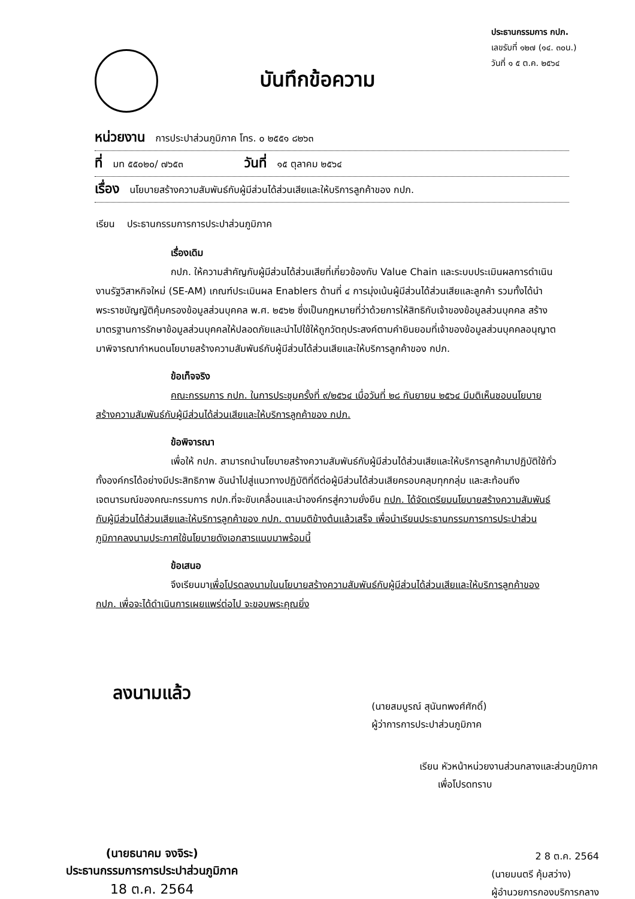ประธานกรรมการ กปภ.
เลขรับที่ ๑๒๗ (๑๔. ๓๐น.)
วันที่ ๑ ๕ ต.ค. ๒๕๖๔
บันทึกข้อความ
หน่วยงาน การประปาส่วนภูมิภาค โทร. ๐ ๒๕๕๑ ๘๒๖๓
ที่ มท ๕๕๐๒๐/ ๗๖๕๓ วันที่ ๑๕ ตุลาคม ๒๕๖๔
เรื่อง นโยบายสร้างความสัมพันธ์กับผู้มีส่วนได้ส่วนเสียและให้บริการลูกค้าของ กปภ.
เรียน ประธานกรรมการการประปาส่วนภูมิภาค
เรื่องเดิม
กปภ. ให้ความสำคัญกับผู้มีส่วนได้ส่วนเสียที่เกี่ยวข้องกับ Value Chain และระบบประเมินผลการดำเนินงานรัฐวิสาหกิจใหม่ (SE-AM) เกณฑ์ประเมินผล Enablers ด้านที่ ๔ การมุ่งเน้นผู้มีส่วนได้ส่วนเสียและลูกค้า รวมทั้งได้นำพระราชบัญญัติคุ้มครองข้อมูลส่วนบุคคล พ.ศ. ๒๕๖๒ ซึ่งเป็นกฎหมายที่ว่าด้วยการให้สิทธิกับเจ้าของข้อมูลส่วนบุคคล สร้างมาตรฐานการรักษาข้อมูลส่วนบุคคลให้ปลอดภัยและนำไปใช้ให้ถูกวัตถุประสงค์ตามคำยินยอมที่เจ้าของข้อมูลส่วนบุคคลอนุญาต มาพิจารณากำหนดนโยบายสร้างความสัมพันธ์กับผู้มีส่วนได้ส่วนเสียและให้บริการลูกค้าของ กปภ.
ข้อเท็จจริง
คณะกรรมการ กปภ. ในการประชุมครั้งที่ ๙/๒๕๖๔ เมื่อวันที่ ๒๘ กันยายน ๒๕๖๔ มีมติเห็นชอบนโยบายสร้างความสัมพันธ์กับผู้มีส่วนได้ส่วนเสียและให้บริการลูกค้าของ กปภ.
ข้อพิจารณา
เพื่อให้ กปภ. สามารถนำนโยบายสร้างความสัมพันธ์กับผู้มีส่วนได้ส่วนเสียและให้บริการลูกค้ามาปฏิบัติใช้ทั่วทั้งองค์กรได้อย่างมีประสิทธิภาพ อันนำไปสู่แนวทางปฏิบัติที่ดีต่อผู้มีส่วนได้ส่วนเสียครอบคลุมทุกกลุ่ม และสะท้อนถึงเจตนารมณ์ของคณะกรรมการ กปภ.ที่จะขับเคลื่อนและนำองค์กรสู่ความยั่งยืน กปภ. ได้จัดเตรียมนโยบายสร้างความสัมพันธ์กับผู้มีส่วนได้ส่วนเสียและให้บริการลูกค้าของ กปภ. ตามมติข้างต้นแล้วเสร็จ เพื่อนำเรียนประธานกรรมการการประปาส่วนภูมิภาคลงนามประกาศใช้นโยบายดังเอกสารแนบมาพร้อมนี้
ข้อเสนอ
จึงเรียนมาเพื่อโปรดลงนามในนโยบายสร้างความสัมพันธ์กับผู้มีส่วนได้ส่วนเสียและให้บริการลูกค้าของ กปภ. เพื่อจะได้ดำเนินการเผยแพร่ต่อไป จะขอบพระคุณยิ่ง
ลงนามแล้ว
(นายธนาคม จงจิระ)
ประธานกรรมการการประปาส่วนภูมิภาค
18 ต.ค. 2564
(นายสมบูรณ์ สุนันทพงศ์ศักดิ์)
ผู้ว่าการการประปาส่วนภูมิภาค
เรียน หัวหน้าหน่วยงานส่วนกลางและส่วนภูมิภาค
เพื่อโปรดทราบ
2 8 ต.ค. 2564
(นายมนตรี คุ้มสว่าง)
ผู้อำนวยการกองบริการกลาง